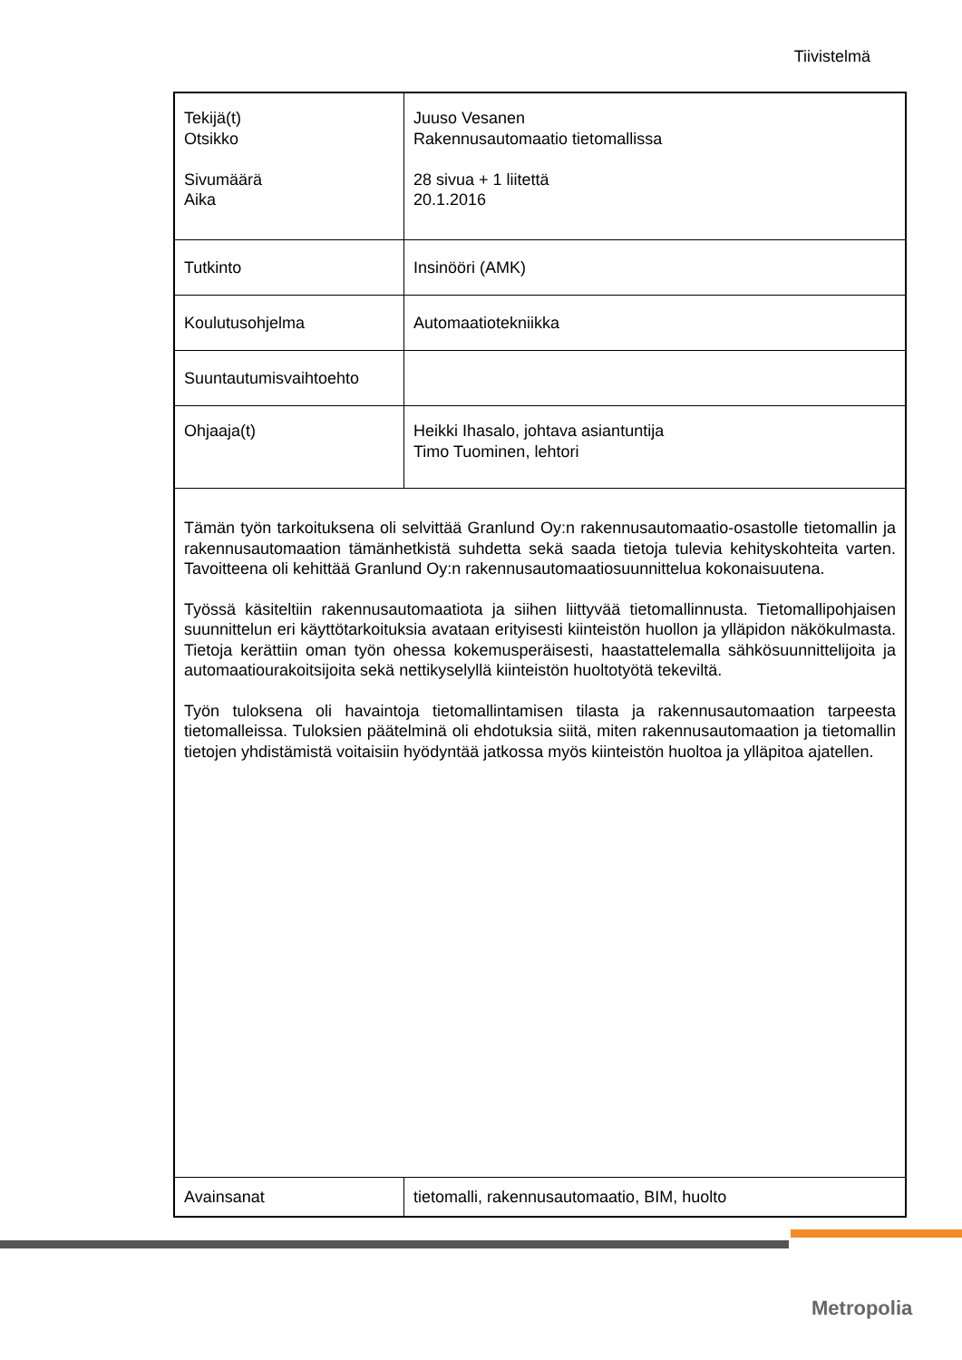Tiivistelmä
| Tekijä(t) Otsikko Sivumäärä Aika | Juuso Vesanen Rakennusautomaatio tietomallissa 28 sivua + 1 liitettä 20.1.2016 | |
| Tutkinto | Insinööri (AMK) | |
| Koulutusohjelma | Automaatiotekniikka | |
| Suuntautumisvaihtoehto | | |
| Ohjaaja(t) | Heikki Ihasalo, johtava asiantuntija Timo Tuominen, lehtori | |
| Tämän työn tarkoituksena oli selvittää Granlund Oy:n rakennusautomaatio-osastolle tietomallin ja rakennusautomaation tämänhetkistä suhdetta sekä saada tietoja tulevia kehityskohteita varten. Tavoitteena oli kehittää Granlund Oy:n rakennusautomaatiosuunnittelua kokonaisuutena. Työssä käsiteltiin rakennusautomaatiota ja siihen liittyvää tietomallinnusta. Tietomallipohjaisen suunnittelun eri käyttötarkoituksia avataan erityisesti kiinteistön huollon ja ylläpidon näkökulmasta. Tietoja kerättiin oman työn ohessa kokemusperäisesti, haastattelemalla sähkösuunnittelijoita ja automaatiourakoitsijoita sekä nettikyselyllä kiinteistön huoltotyötä tekeviltä. Työn tuloksena oli havaintoja tietomallintamisen tilasta ja rakennusautomaation tarpeesta tietomalleissa. Tuloksien päätelminä oli ehdotuksia siitä, miten rakennusautomaation ja tietomallin tietojen yhdistämistä voitaisiin hyödyntää jatkossa myös kiinteistön huoltoa ja ylläpitoa ajatellen. | | |
| Avainsanat | | tietomalli, rakennusautomaatio, BIM, huolto |
Metropolia